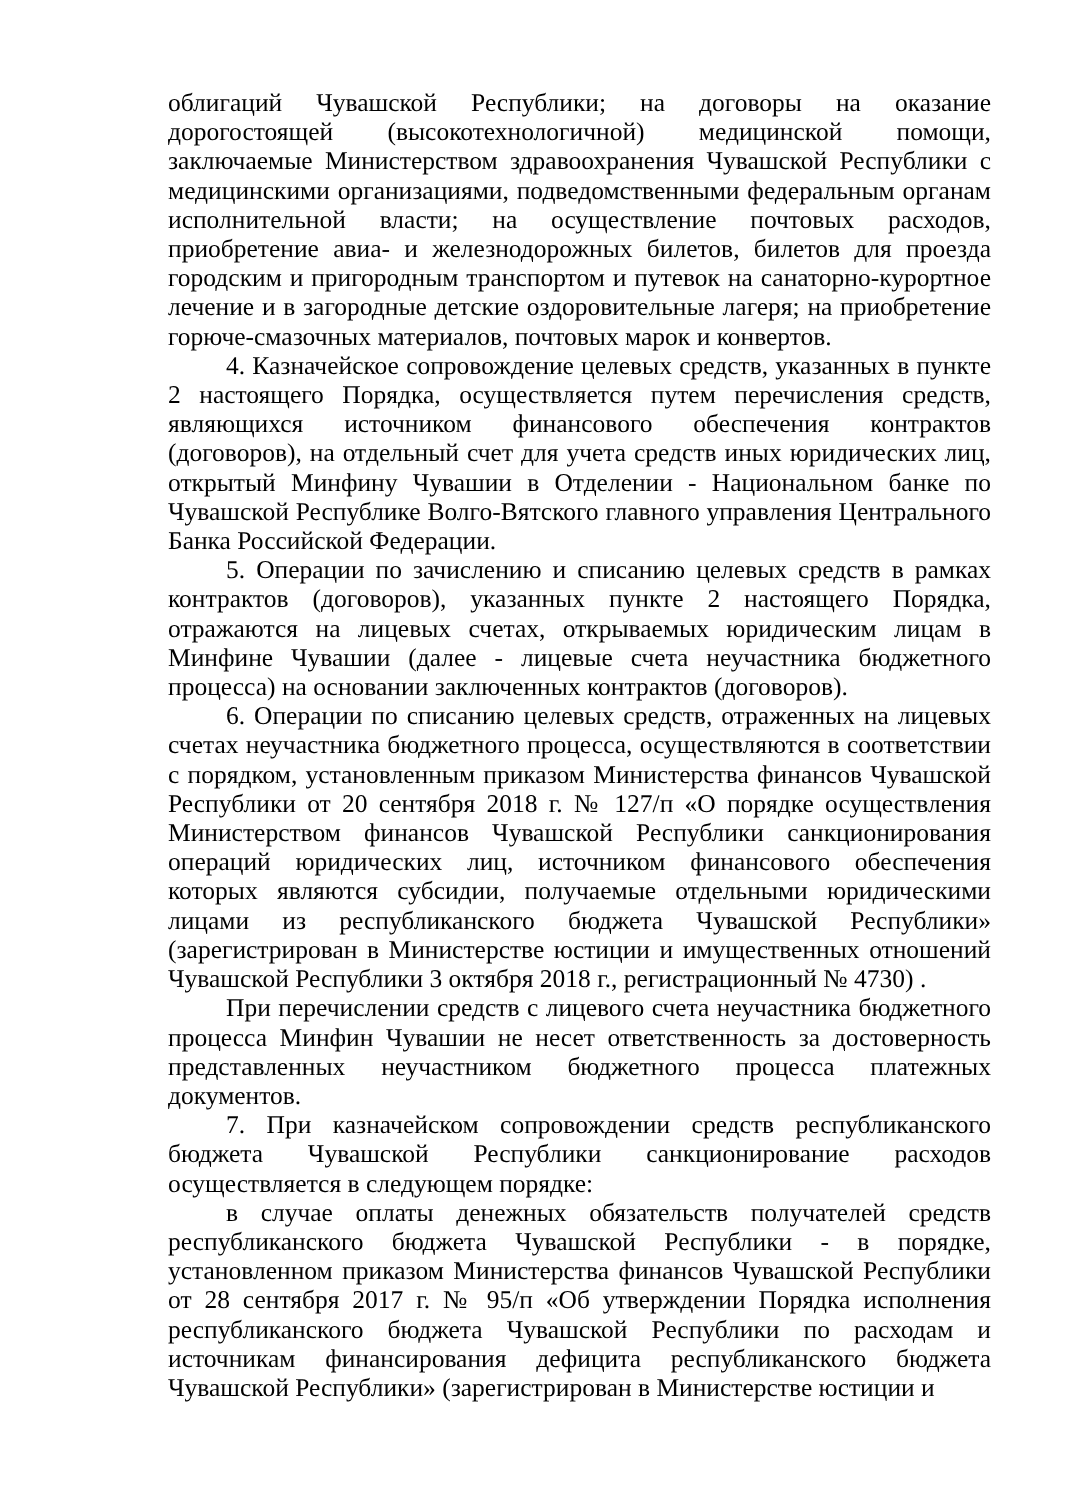облигаций Чувашской Республики; на договоры на оказание дорогостоящей (высокотехнологичной) медицинской помощи, заключаемые Министерством здравоохранения Чувашской Республики с медицинскими организациями, подведомственными федеральным органам исполнительной власти; на осуществление почтовых расходов, приобретение авиа- и железнодорожных билетов, билетов для проезда городским и пригородным транспортом и путевок на санаторно-курортное лечение и в загородные детские оздоровительные лагеря; на приобретение горюче-смазочных материалов, почтовых марок и конвертов.
4. Казначейское сопровождение целевых средств, указанных в пункте 2 настоящего Порядка, осуществляется путем перечисления средств, являющихся источником финансового обеспечения контрактов (договоров), на отдельный счет для учета средств иных юридических лиц, открытый Минфину Чувашии в Отделении - Национальном банке по Чувашской Республике Волго-Вятского главного управления Центрального Банка Российской Федерации.
5. Операции по зачислению и списанию целевых средств в рамках контрактов (договоров), указанных пункте 2 настоящего Порядка, отражаются на лицевых счетах, открываемых юридическим лицам в Минфине Чувашии (далее - лицевые счета неучастника бюджетного процесса) на основании заключенных контрактов (договоров).
6. Операции по списанию целевых средств, отраженных на лицевых счетах неучастника бюджетного процесса, осуществляются в соответствии с порядком, установленным приказом Министерства финансов Чувашской Республики от 20 сентября 2018 г. № 127/п «О порядке осуществления Министерством финансов Чувашской Республики санкционирования операций юридических лиц, источником финансового обеспечения которых являются субсидии, получаемые отдельными юридическими лицами из республиканского бюджета Чувашской Республики» (зарегистрирован в Министерстве юстиции и имущественных отношений Чувашской Республики 3 октября 2018 г., регистрационный № 4730) .
При перечислении средств с лицевого счета неучастника бюджетного процесса Минфин Чувашии не несет ответственность за достоверность представленных неучастником бюджетного процесса платежных документов.
7. При казначейском сопровождении средств республиканского бюджета Чувашской Республики санкционирование расходов осуществляется в следующем порядке:
в случае оплаты денежных обязательств получателей средств республиканского бюджета Чувашской Республики - в порядке, установленном приказом Министерства финансов Чувашской Республики от 28 сентября 2017 г. № 95/п «Об утверждении Порядка исполнения республиканского бюджета Чувашской Республики по расходам и источникам финансирования дефицита республиканского бюджета Чувашской Республики» (зарегистрирован в Министерстве юстиции и